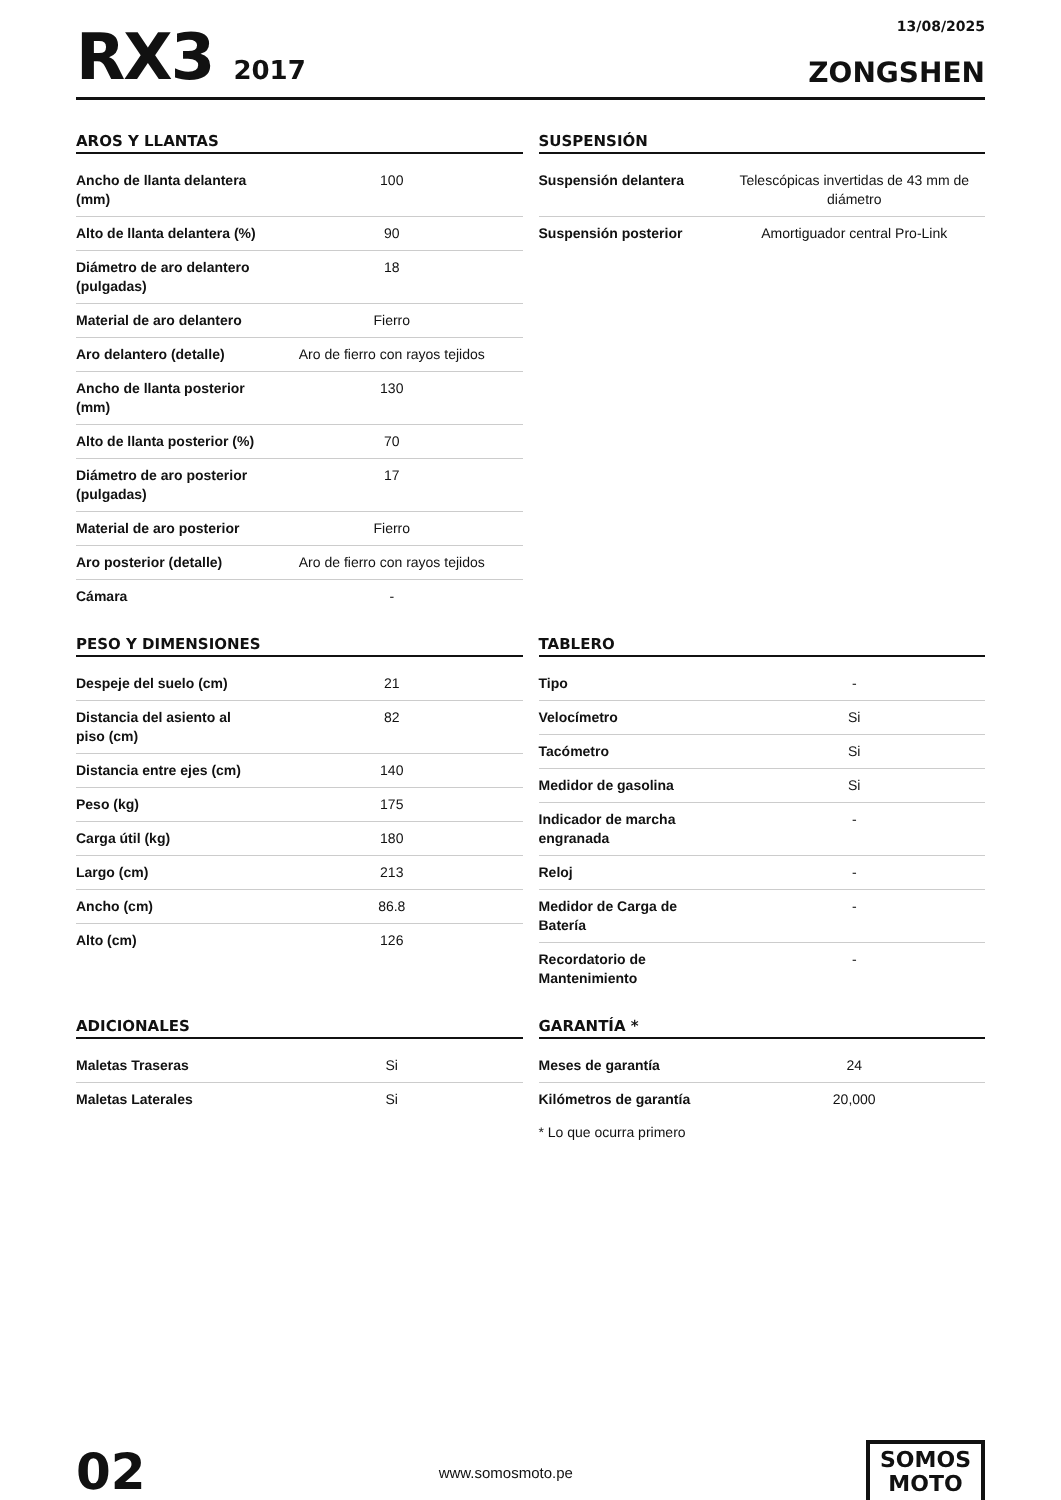RX3 2017
13/08/2025
ZONGSHEN
AROS Y LLANTAS
| Ancho de llanta delantera (mm) | 100 |
| Alto de llanta delantera (%) | 90 |
| Diámetro de aro delantero (pulgadas) | 18 |
| Material de aro delantero | Fierro |
| Aro delantero (detalle) | Aro de fierro con rayos tejidos |
| Ancho de llanta posterior (mm) | 130 |
| Alto de llanta posterior (%) | 70 |
| Diámetro de aro posterior (pulgadas) | 17 |
| Material de aro posterior | Fierro |
| Aro posterior (detalle) | Aro de fierro con rayos tejidos |
| Cámara | - |
SUSPENSIÓN
| Suspensión delantera | Telescópicas invertidas de 43 mm de diámetro |
| Suspensión posterior | Amortiguador central Pro-Link |
PESO Y DIMENSIONES
| Despeje del suelo (cm) | 21 |
| Distancia del asiento al piso (cm) | 82 |
| Distancia entre ejes (cm) | 140 |
| Peso (kg) | 175 |
| Carga útil (kg) | 180 |
| Largo (cm) | 213 |
| Ancho (cm) | 86.8 |
| Alto (cm) | 126 |
TABLERO
| Tipo | - |
| Velocímetro | Si |
| Tacómetro | Si |
| Medidor de gasolina | Si |
| Indicador de marcha engranada | - |
| Reloj | - |
| Medidor de Carga de Batería | - |
| Recordatorio de Mantenimiento | - |
ADICIONALES
| Maletas Traseras | Si |
| Maletas Laterales | Si |
GARANTÍA *
| Meses de garantía | 24 |
| Kilómetros de garantía | 20,000 |
* Lo que ocurra primero
02
www.somosmoto.pe
SOMOS
MOTO